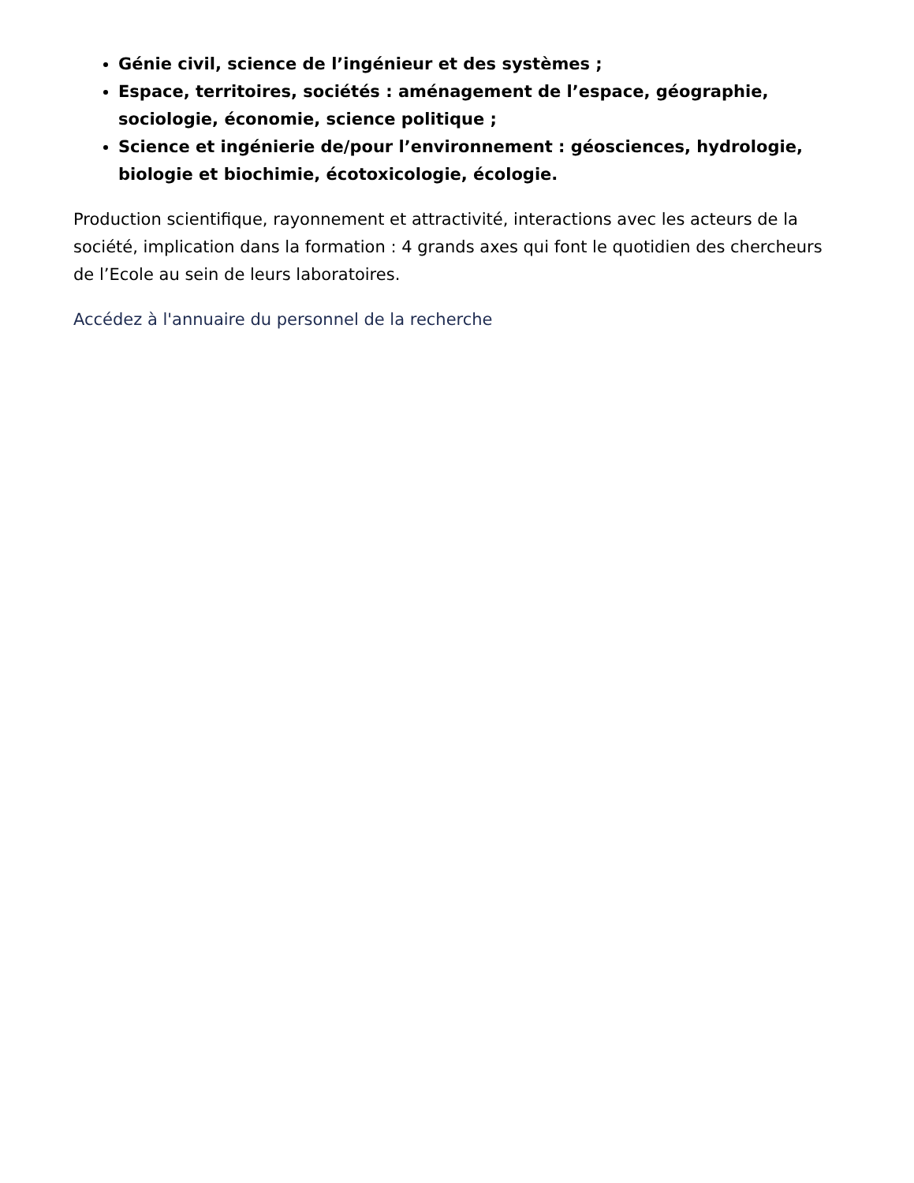Génie civil, science de l’ingénieur et des systèmes ;
Espace, territoires, sociétés : aménagement de l’espace, géographie, sociologie, économie, science politique ;
Science et ingénierie de/pour l’environnement : géosciences, hydrologie, biologie et biochimie, écotoxicologie, écologie.
Production scientifique, rayonnement et attractivité, interactions avec les acteurs de la société, implication dans la formation : 4 grands axes qui font le quotidien des chercheurs de l’Ecole au sein de leurs laboratoires.
Accédez à l'annuaire du personnel de la recherche